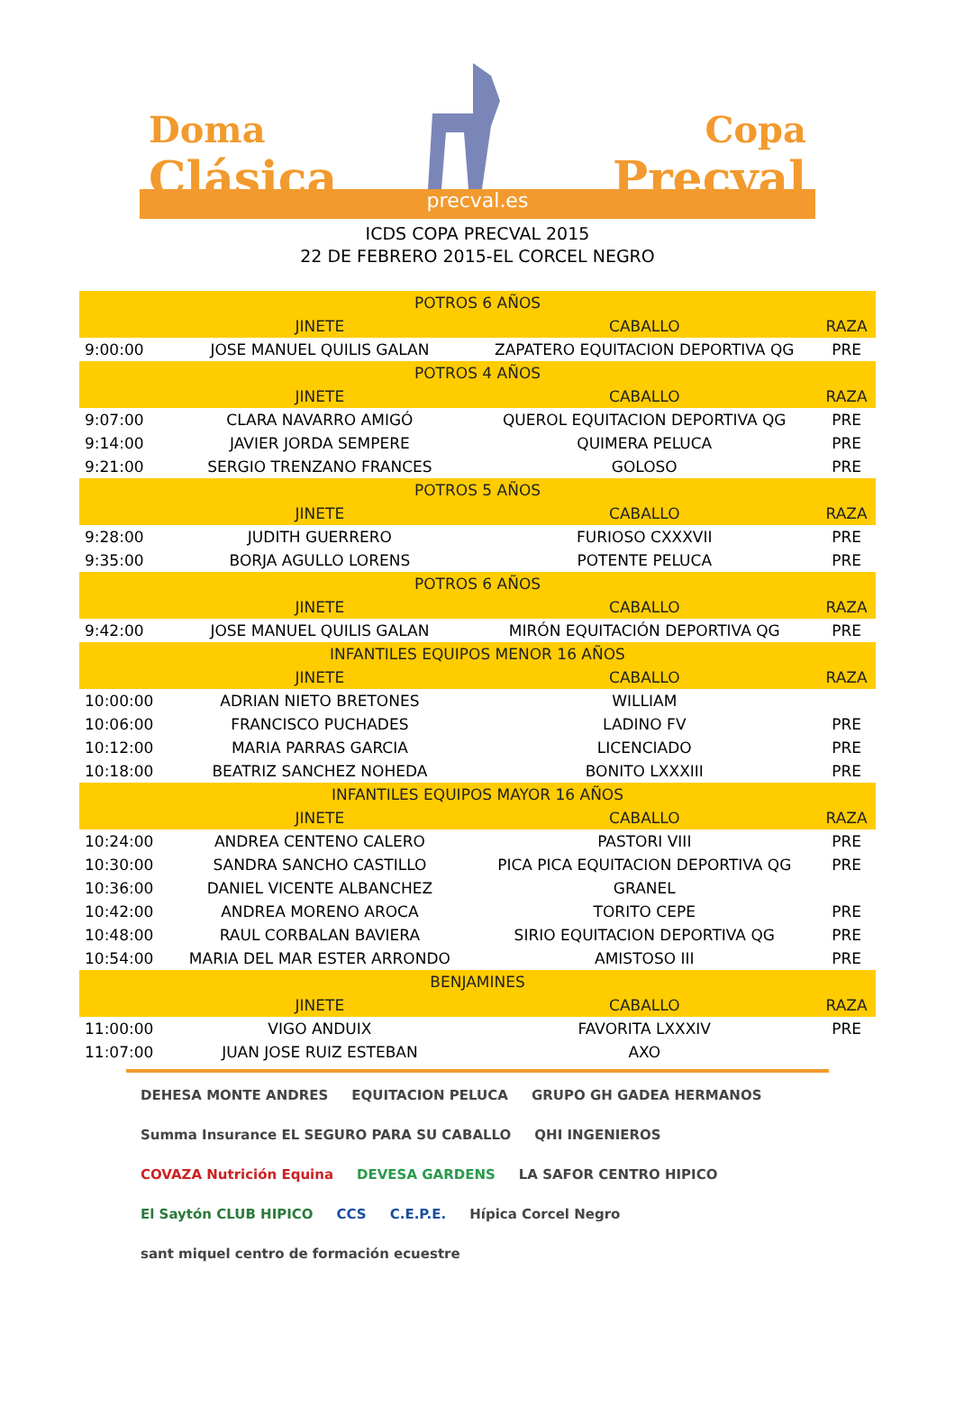Doma
Clásica
Copa
Precval
precval.es
ICDS COPA PRECVAL 2015
22 DE FEBRERO 2015-EL CORCEL NEGRO
| POTROS 6 AÑOS | | | |
| --- | --- | --- | --- |
| | JINETE | CABALLO | RAZA |
| 9:00:00 | JOSE MANUEL QUILIS GALAN | ZAPATERO EQUITACION DEPORTIVA QG | PRE |
| POTROS 4 AÑOS | | | |
| | JINETE | CABALLO | RAZA |
| 9:07:00 | CLARA NAVARRO AMIGÓ | QUEROL EQUITACION DEPORTIVA QG | PRE |
| 9:14:00 | JAVIER JORDA SEMPERE | QUIMERA PELUCA | PRE |
| 9:21:00 | SERGIO TRENZANO FRANCES | GOLOSO | PRE |
| POTROS 5 AÑOS | | | |
| | JINETE | CABALLO | RAZA |
| 9:28:00 | JUDITH GUERRERO | FURIOSO CXXXVII | PRE |
| 9:35:00 | BORJA AGULLO LORENS | POTENTE PELUCA | PRE |
| POTROS 6 AÑOS | | | |
| | JINETE | CABALLO | RAZA |
| 9:42:00 | JOSE MANUEL QUILIS GALAN | MIRÓN EQUITACIÓN DEPORTIVA QG | PRE |
| INFANTILES EQUIPOS MENOR 16 AÑOS | | | |
| | JINETE | CABALLO | RAZA |
| 10:00:00 | ADRIAN NIETO BRETONES | WILLIAM | |
| 10:06:00 | FRANCISCO PUCHADES | LADINO FV | PRE |
| 10:12:00 | MARIA PARRAS GARCIA | LICENCIADO | PRE |
| 10:18:00 | BEATRIZ SANCHEZ NOHEDA | BONITO LXXXIII | PRE |
| INFANTILES EQUIPOS MAYOR 16 AÑOS | | | |
| | JINETE | CABALLO | RAZA |
| 10:24:00 | ANDREA CENTENO CALERO | PASTORI VIII | PRE |
| 10:30:00 | SANDRA SANCHO CASTILLO | PICA PICA EQUITACION DEPORTIVA QG | PRE |
| 10:36:00 | DANIEL VICENTE ALBANCHEZ | GRANEL | |
| 10:42:00 | ANDREA MORENO AROCA | TORITO CEPE | PRE |
| 10:48:00 | RAUL CORBALAN BAVIERA | SIRIO EQUITACION DEPORTIVA QG | PRE |
| 10:54:00 | MARIA DEL MAR ESTER ARRONDO | AMISTOSO III | PRE |
| BENJAMINES | | | |
| | JINETE | CABALLO | RAZA |
| 11:00:00 | VIGO ANDUIX | FAVORITA LXXXIV | PRE |
| 11:07:00 | JUAN JOSE RUIZ ESTEBAN | AXO | |
DEHESA MONTE ANDRES EQUITACION PELUCA GRUPO GH GADEA HERMANOS Summa Insurance EL SEGURO PARA SU CABALLO QHI INGENIEROS COVAZA Nutrición Equina DEVESA GARDENS LA SAFOR CENTRO HIPICO El Saytón CLUB HIPICO CCS C.E.P.E. Hípica Corcel Negro sant miquel centro de formación ecuestre